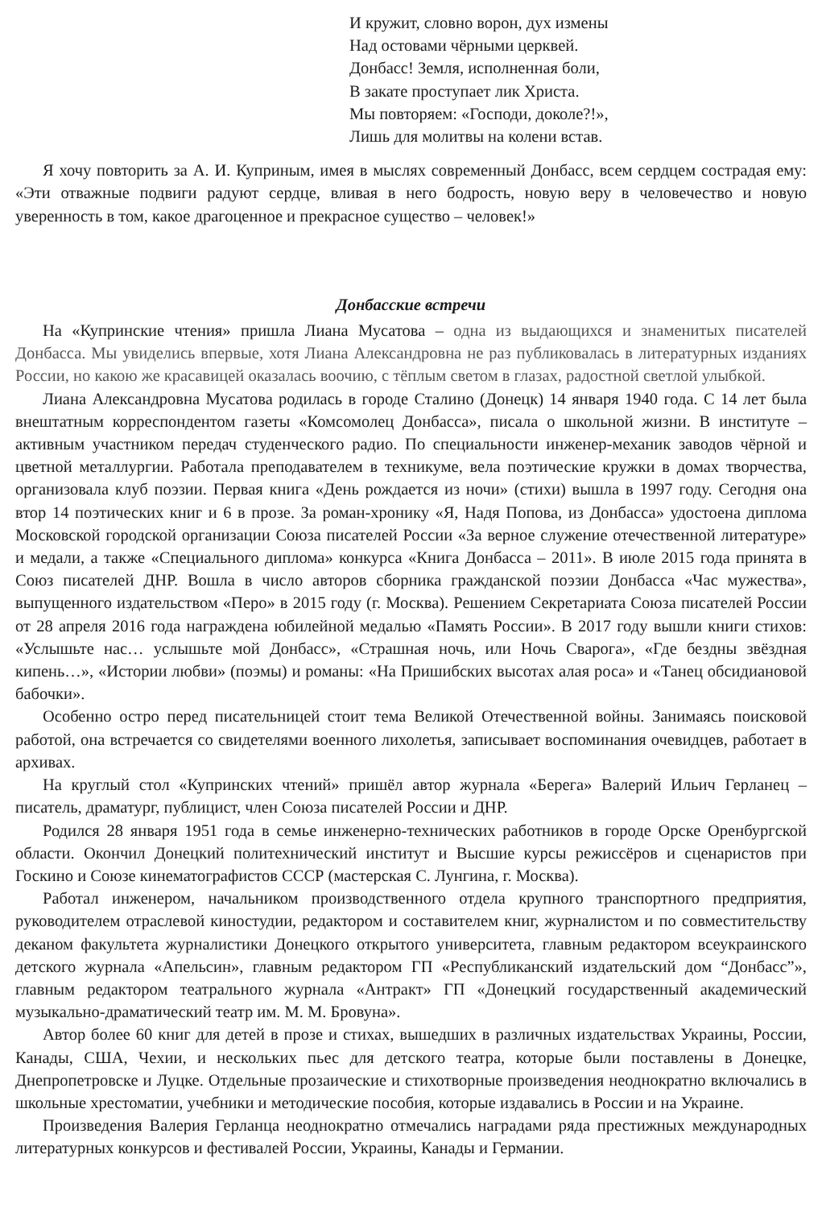И кружит, словно ворон, дух измены
Над остовами чёрными церквей.
Донбасс! Земля, исполненная боли,
В закате проступает лик Христа.
Мы повторяем: «Господи, доколе?!»,
Лишь для молитвы на колени встав.
Я хочу повторить за А. И. Куприным, имея в мыслях современный Донбасс, всем сердцем сострадая ему: «Эти отважные подвиги радуют сердце, вливая в него бодрость, новую веру в человечество и новую уверенность в том, какое драгоценное и прекрасное существо – человек!»
Донбасские встречи
На «Купринские чтения» пришла Лиана Мусатова – одна из выдающихся и знаменитых писателей Донбасса. Мы увиделись впервые, хотя Лиана Александровна не раз публиковалась в литературных изданиях России, но какою же красавицей оказалась воочию, с тёплым светом в глазах, радостной светлой улыбкой.
Лиана Александровна Мусатова родилась в городе Сталино (Донецк) 14 января 1940 года. С 14 лет была внештатным корреспондентом газеты «Комсомолец Донбасса», писала о школьной жизни. В институте – активным участником передач студенческого радио. По специальности инженер-механик заводов чёрной и цветной металлургии. Работала преподавателем в техникуме, вела поэтические кружки в домах творчества, организовала клуб поэзии. Первая книга «День рождается из ночи» (стихи) вышла в 1997 году. Сегодня она втор 14 поэтических книг и 6 в прозе. За роман-хронику «Я, Надя Попова, из Донбасса» удостоена диплома Московской городской организации Союза писателей России «За верное служение отечественной литературе» и медали, а также «Специального диплома» конкурса «Книга Донбасса – 2011». В июле 2015 года принята в Союз писателей ДНР. Вошла в число авторов сборника гражданской поэзии Донбасса «Час мужества», выпущенного издательством «Перо» в 2015 году (г. Москва). Решением Секретариата Союза писателей России от 28 апреля 2016 года награждена юбилейной медалью «Память России». В 2017 году вышли книги стихов: «Услышьте нас… услышьте мой Донбасс», «Страшная ночь, или Ночь Сварога», «Где бездны звёздная кипень…», «Истории любви» (поэмы) и романы: «На Пришибских высотах алая роса» и «Танец обсидиановой бабочки».
Особенно остро перед писательницей стоит тема Великой Отечественной войны. Занимаясь поисковой работой, она встречается со свидетелями военного лихолетья, записывает воспоминания очевидцев, работает в архивах.
На круглый стол «Купринских чтений» пришёл автор журнала «Берега» Валерий Ильич Герланец – писатель, драматург, публицист, член Союза писателей России и ДНР.
Родился 28 января 1951 года в семье инженерно-технических работников в городе Орске Оренбургской области. Окончил Донецкий политехнический институт и Высшие курсы режиссёров и сценаристов при Госкино и Союзе кинематографистов СССР (мастерская С. Лунгина, г. Москва).
Работал инженером, начальником производственного отдела крупного транспортного предприятия, руководителем отраслевой киностудии, редактором и составителем книг, журналистом и по совместительству деканом факультета журналистики Донецкого открытого университета, главным редактором всеукраинского детского журнала «Апельсин», главным редактором ГП «Республиканский издательский дом “Донбасс”», главным редактором театрального журнала «Антракт» ГП «Донецкий государственный академический музыкально-драматический театр им. М. М. Бровуна».
Автор более 60 книг для детей в прозе и стихах, вышедших в различных издательствах Украины, России, Канады, США, Чехии, и нескольких пьес для детского театра, которые были поставлены в Донецке, Днепропетровске и Луцке. Отдельные прозаические и стихотворные произведения неоднократно включались в школьные хрестоматии, учебники и методические пособия, которые издавались в России и на Украине.
Произведения Валерия Герланца неоднократно отмечались наградами ряда престижных международных литературных конкурсов и фестивалей России, Украины, Канады и Германии.